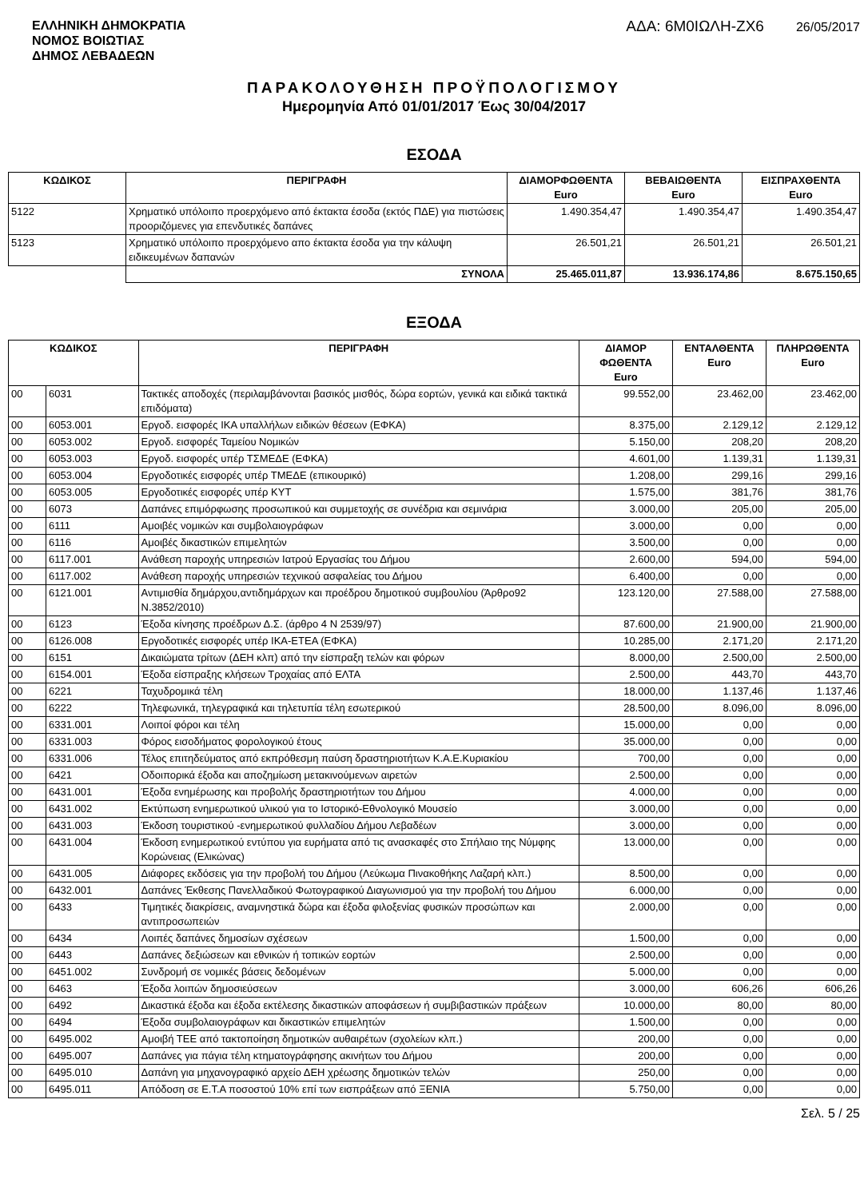ΕΛΛΗΝΙΚΗ ΔΗΜΟΚΡΑΤΙΑ
ΝΟΜΟΣ ΒΟΙΩΤΙΑΣ
ΔΗΜΟΣ ΛΕΒΑΔΕΩΝ
ΑΔΑ: 6Μ0ΙΩΛΗ-ΖΧ6 26/05/2017
ΠΑΡΑΚΟΛΟΥΘΗΣΗ ΠΡΟΫΠΟΛΟΓΙΣΜΟΥ
Ημερομηνία Από 01/01/2017 Έως 30/04/2017
ΕΣΟΔΑ
| ΚΩΔΙΚΟΣ | ΠΕΡΙΓΡΑΦΗ | ΔΙΑΜΟΡΦΩΘΕΝΤΑ Euro | ΒΕΒΑΙΩΘΕΝΤΑ Euro | ΕΙΣΠΡΑΧΘΕΝΤΑ Euro |
| --- | --- | --- | --- | --- |
| 5122 | Χρηματικό υπόλοιπο προερχόμενο από έκτακτα έσοδα (εκτός ΠΔΕ) για πιστώσεις προοριζόμενες για επενδυτικές δαπάνες | 1.490.354,47 | 1.490.354,47 | 1.490.354,47 |
| 5123 | Χρηματικό υπόλοιπο προερχόμενο απο έκτακτα έσοδα για την κάλυψη ειδικευμένων δαπανών | 26.501,21 | 26.501,21 | 26.501,21 |
| | ΣΥΝΟΛΑ | 25.465.011,87 | 13.936.174,86 | 8.675.150,65 |
ΕΞΟΔΑ
| ΚΩΔΙΚΟΣ | | ΠΕΡΙΓΡΑΦΗ | ΔΙΑΜΟΡ ΦΩΘΕΝΤΑ Euro | ΕΝΤΑΛΘΕΝΤΑ Euro | ΠΛΗΡΩΘΕΝΤΑ Euro |
| --- | --- | --- | --- | --- | --- |
| 00 | 6031 | Τακτικές αποδοχές (περιλαμβάνονται βασικός μισθός, δώρα εορτών, γενικά και ειδικά τακτικά επιδόματα) | 99.552,00 | 23.462,00 | 23.462,00 |
| 00 | 6053.001 | Εργοδ. εισφορές ΙΚΑ υπαλλήλων ειδικών θέσεων (ΕΦΚΑ) | 8.375,00 | 2.129,12 | 2.129,12 |
| 00 | 6053.002 | Εργοδ. εισφορές Ταμείου Νομικών | 5.150,00 | 208,20 | 208,20 |
| 00 | 6053.003 | Εργοδ. εισφορές υπέρ ΤΣΜΕΔΕ (ΕΦΚΑ) | 4.601,00 | 1.139,31 | 1.139,31 |
| 00 | 6053.004 | Εργοδοτικές εισφορές υπέρ ΤΜΕΔΕ (επικουρικό) | 1.208,00 | 299,16 | 299,16 |
| 00 | 6053.005 | Εργοδοτικές εισφορές υπέρ ΚΥΤ | 1.575,00 | 381,76 | 381,76 |
| 00 | 6073 | Δαπάνες επιμόρφωσης προσωπικού και συμμετοχής σε συνέδρια και σεμινάρια | 3.000,00 | 205,00 | 205,00 |
| 00 | 6111 | Αμοιβές νομικών και συμβολαιογράφων | 3.000,00 | 0,00 | 0,00 |
| 00 | 6116 | Αμοιβές δικαστικών επιμελητών | 3.500,00 | 0,00 | 0,00 |
| 00 | 6117.001 | Ανάθεση παροχής υπηρεσιών Ιατρού Εργασίας του Δήμου | 2.600,00 | 594,00 | 594,00 |
| 00 | 6117.002 | Ανάθεση παροχής υπηρεσιών τεχνικού ασφαλείας του Δήμου | 6.400,00 | 0,00 | 0,00 |
| 00 | 6121.001 | Αντιμισθία δημάρχου,αντιδημάρχων και προέδρου δημοτικού συμβουλίου (Άρθρο92 Ν.3852/2010) | 123.120,00 | 27.588,00 | 27.588,00 |
| 00 | 6123 | Έξοδα κίνησης προέδρων Δ.Σ. (άρθρο 4 Ν 2539/97) | 87.600,00 | 21.900,00 | 21.900,00 |
| 00 | 6126.008 | Εργοδοτικές εισφορές υπέρ ΙΚΑ-ΕΤΕΑ (ΕΦΚΑ) | 10.285,00 | 2.171,20 | 2.171,20 |
| 00 | 6151 | Δικαιώματα τρίτων (ΔΕΗ κλπ) από την είσπραξη τελών και φόρων | 8.000,00 | 2.500,00 | 2.500,00 |
| 00 | 6154.001 | Έξοδα είσπραξης κλήσεων Τροχαίας από ΕΛΤΑ | 2.500,00 | 443,70 | 443,70 |
| 00 | 6221 | Ταχυδρομικά τέλη | 18.000,00 | 1.137,46 | 1.137,46 |
| 00 | 6222 | Τηλεφωνικά, τηλεγραφικά και τηλετυπία τέλη εσωτερικού | 28.500,00 | 8.096,00 | 8.096,00 |
| 00 | 6331.001 | Λοιποί φόροι και τέλη | 15.000,00 | 0,00 | 0,00 |
| 00 | 6331.003 | Φόρος εισοδήματος φορολογικού έτους | 35.000,00 | 0,00 | 0,00 |
| 00 | 6331.006 | Τέλος επιτηδεύματος από εκπρόθεσμη παύση δραστηριοτήτων Κ.Α.Ε.Κυριακίου | 700,00 | 0,00 | 0,00 |
| 00 | 6421 | Οδοιπορικά έξοδα και αποζημίωση μετακινούμενων αιρετών | 2.500,00 | 0,00 | 0,00 |
| 00 | 6431.001 | Έξοδα ενημέρωσης και προβολής δραστηριοτήτων του Δήμου | 4.000,00 | 0,00 | 0,00 |
| 00 | 6431.002 | Εκτύπωση ενημερωτικού υλικού για το Ιστορικό-Εθνολογικό Μουσείο | 3.000,00 | 0,00 | 0,00 |
| 00 | 6431.003 | Έκδοση τουριστικού -ενημερωτικού φυλλαδίου Δήμου Λεβαδέων | 3.000,00 | 0,00 | 0,00 |
| 00 | 6431.004 | Έκδοση ενημερωτικού εντύπου για ευρήματα από τις ανασκαφές στο Σπήλαιο της Νύμφης Κορώνειας (Ελικώνας) | 13.000,00 | 0,00 | 0,00 |
| 00 | 6431.005 | Διάφορες εκδόσεις για την προβολή του Δήμου (Λεύκωμα Πινακοθήκης Λαζαρή κλπ.) | 8.500,00 | 0,00 | 0,00 |
| 00 | 6432.001 | Δαπάνες Έκθεσης Πανελλαδικού Φωτογραφικού Διαγωνισμού για την προβολή του Δήμου | 6.000,00 | 0,00 | 0,00 |
| 00 | 6433 | Τιμητικές διακρίσεις, αναμνηστικά δώρα και έξοδα φιλοξενίας φυσικών προσώπων και αντιπροσωπειών | 2.000,00 | 0,00 | 0,00 |
| 00 | 6434 | Λοιπές δαπάνες δημοσίων σχέσεων | 1.500,00 | 0,00 | 0,00 |
| 00 | 6443 | Δαπάνες δεξιώσεων και εθνικών ή τοπικών εορτών | 2.500,00 | 0,00 | 0,00 |
| 00 | 6451.002 | Συνδρομή σε νομικές βάσεις δεδομένων | 5.000,00 | 0,00 | 0,00 |
| 00 | 6463 | Έξοδα λοιπών δημοσιεύσεων | 3.000,00 | 606,26 | 606,26 |
| 00 | 6492 | Δικαστικά έξοδα και έξοδα εκτέλεσης δικαστικών αποφάσεων ή συμβιβαστικών πράξεων | 10.000,00 | 80,00 | 80,00 |
| 00 | 6494 | Έξοδα συμβολαιογράφων και δικαστικών επιμελητών | 1.500,00 | 0,00 | 0,00 |
| 00 | 6495.002 | Αμοιβή ΤΕΕ από τακτοποίηση δημοτικών αυθαιρέτων (σχολείων κλπ.) | 200,00 | 0,00 | 0,00 |
| 00 | 6495.007 | Δαπάνες για πάγια τέλη κτηματογράφησης ακινήτων του Δήμου | 200,00 | 0,00 | 0,00 |
| 00 | 6495.010 | Δαπάνη για μηχανογραφικό αρχείο ΔΕΗ χρέωσης δημοτικών τελών | 250,00 | 0,00 | 0,00 |
| 00 | 6495.011 | Απόδοση σε Ε.Τ.Α ποσοστού 10% επί των εισπράξεων από ΞΕΝΙΑ | 5.750,00 | 0,00 | 0,00 |
Σελ. 5 / 25